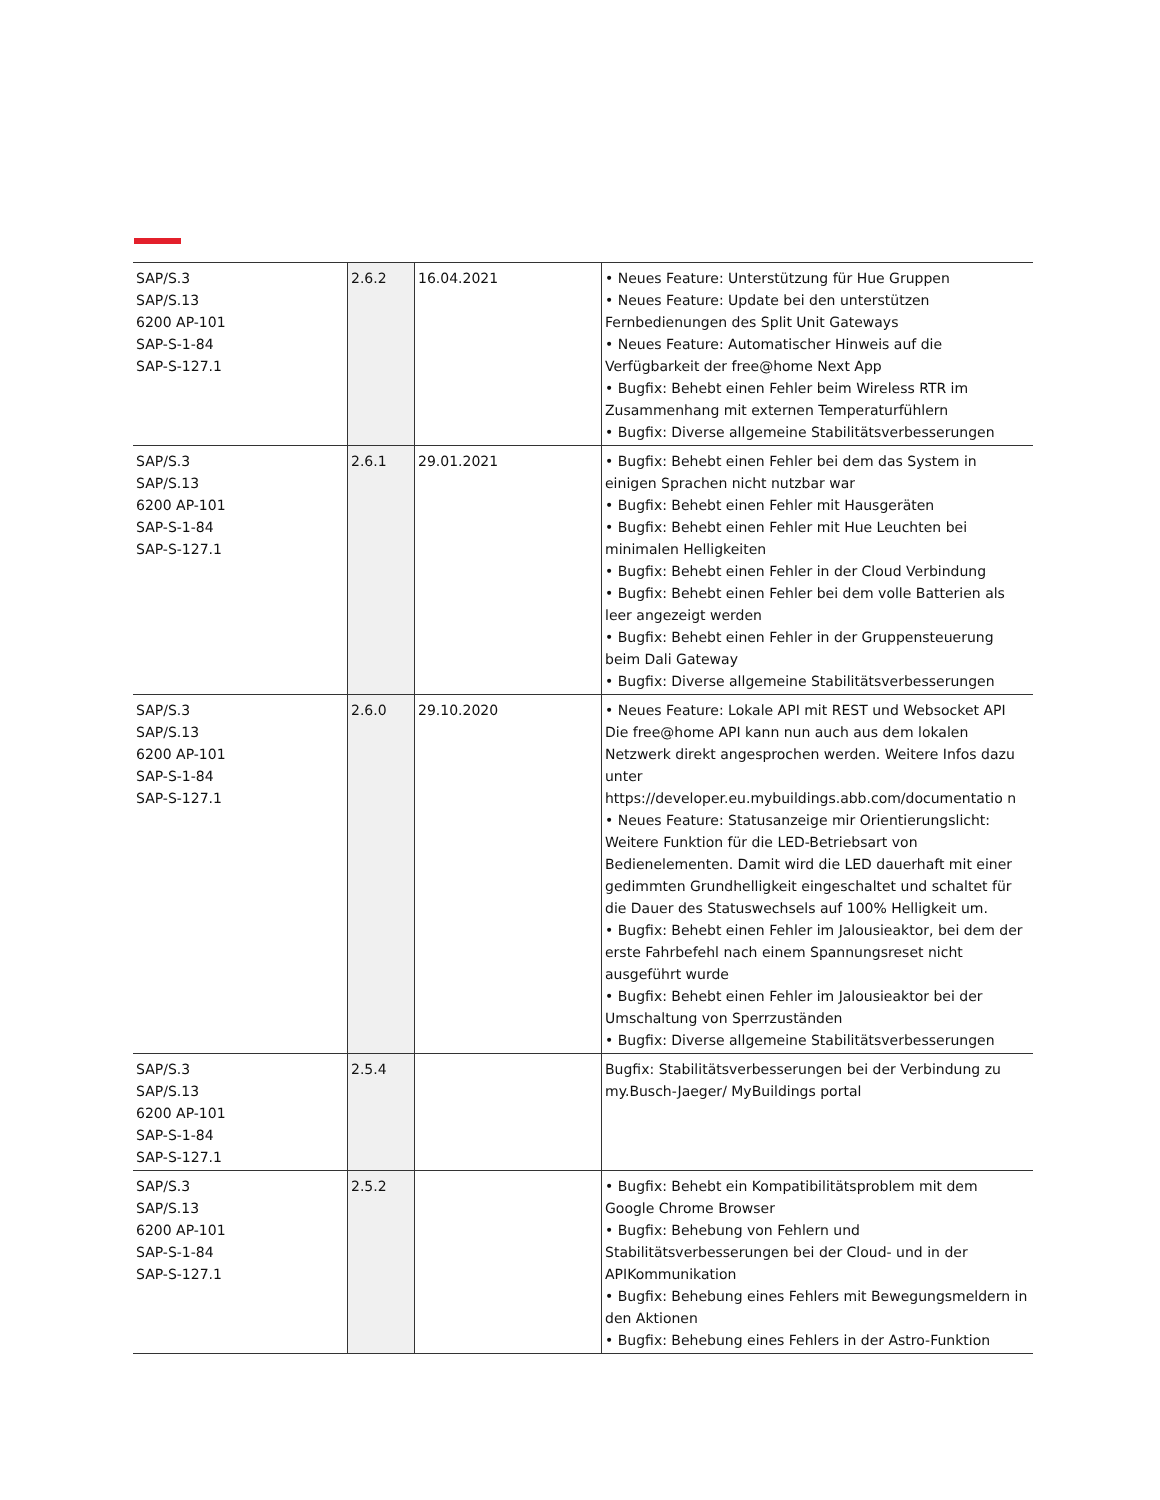| SAP/S.3 SAP/S.13 6200 AP-101 SAP-S-1-84 SAP-S-127.1 | 2.6.2 | 16.04.2021 | • Neues Feature: Unterstützung für Hue Gruppen • Neues Feature: Update bei den unterstützen Fernbedienungen des Split Unit Gateways • Neues Feature: Automatischer Hinweis auf die Verfügbarkeit der free@home Next App • Bugfix: Behebt einen Fehler beim Wireless RTR im Zusammenhang mit externen Temperaturfühlern • Bugfix: Diverse allgemeine Stabilitätsverbesserungen |
| SAP/S.3 SAP/S.13 6200 AP-101 SAP-S-1-84 SAP-S-127.1 | 2.6.1 | 29.01.2021 | • Bugfix: Behebt einen Fehler bei dem das System in einigen Sprachen nicht nutzbar war • Bugfix: Behebt einen Fehler mit Hausgeräten • Bugfix: Behebt einen Fehler mit Hue Leuchten bei minimalen Helligkeiten • Bugfix: Behebt einen Fehler in der Cloud Verbindung • Bugfix: Behebt einen Fehler bei dem volle Batterien als leer angezeigt werden • Bugfix: Behebt einen Fehler in der Gruppensteuerung beim Dali Gateway • Bugfix: Diverse allgemeine Stabilitätsverbesserungen |
| SAP/S.3 SAP/S.13 6200 AP-101 SAP-S-1-84 SAP-S-127.1 | 2.6.0 | 29.10.2020 | • Neues Feature: Lokale API mit REST und Websocket API Die free@home API kann nun auch aus dem lokalen Netzwerk direkt angesprochen werden. Weitere Infos dazu unter https://developer.eu.mybuildings.abb.com/documentatio n • Neues Feature: Statusanzeige mir Orientierungslicht: Weitere Funktion für die LED-Betriebsart von Bedienelementen. Damit wird die LED dauerhaft mit einer gedimmten Grundhelligkeit eingeschaltet und schaltet für die Dauer des Statuswechsels auf 100% Helligkeit um. • Bugfix: Behebt einen Fehler im Jalousieaktor, bei dem der erste Fahrbefehl nach einem Spannungsreset nicht ausgeführt wurde • Bugfix: Behebt einen Fehler im Jalousieaktor bei der Umschaltung von Sperrzuständen • Bugfix: Diverse allgemeine Stabilitätsverbesserungen |
| SAP/S.3 SAP/S.13 6200 AP-101 SAP-S-1-84 SAP-S-127.1 | 2.5.4 | | Bugfix: Stabilitätsverbesserungen bei der Verbindung zu my.Busch-Jaeger/ MyBuildings portal |
| SAP/S.3 SAP/S.13 6200 AP-101 SAP-S-1-84 SAP-S-127.1 | 2.5.2 | | • Bugfix: Behebt ein Kompatibilitätsproblem mit dem Google Chrome Browser • Bugfix: Behebung von Fehlern und Stabilitätsverbesserungen bei der Cloud- und in der APIKommunikation • Bugfix: Behebung eines Fehlers mit Bewegungsmeldern in den Aktionen • Bugfix: Behebung eines Fehlers in der Astro-Funktion |